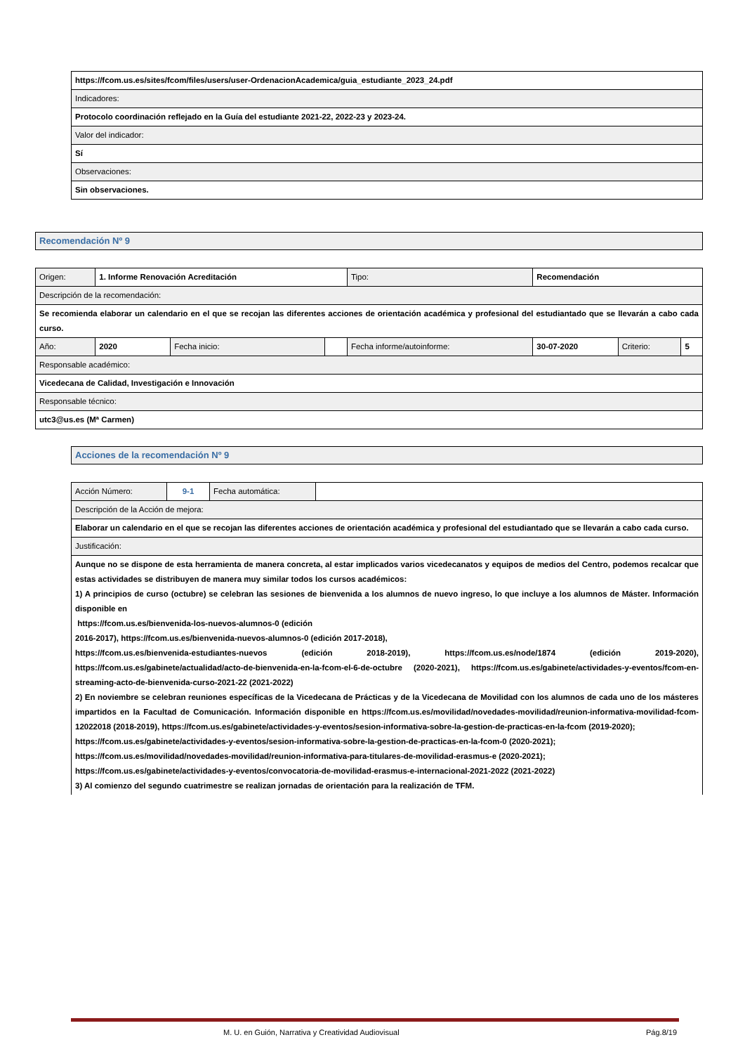| https://fcom.us.es/sites/fcom/files/users/user-OrdenacionAcademica/guia_estudiante_2023_24.pdf |
| Indicadores: |
| Protocolo coordinación reflejado en la Guía del estudiante 2021-22, 2022-23 y 2023-24. |
| Valor del indicador: |
| Sí |
| Observaciones: |
| Sin observaciones. |
Recomendación Nº 9
| Origen: | 1. Informe Renovación Acreditación | | | Tipo: | Recomendación | | |
| Descripción de la recomendación: | | | | | | | |
| Se recomienda elaborar un calendario en el que se recojan las diferentes acciones de orientación académica y profesional del estudiantado que se llevarán a cabo cada curso. | | | | | | | |
| Año: | 2020 | Fecha inicio: | | Fecha informe/autoinforme: | 30-07-2020 | Criterio: | 5 |
| Responsable académico: | | | | | | | |
| Vicedecana de Calidad, Investigación e Innovación | | | | | | | |
| Responsable técnico: | | | | | | | |
| utc3@us.es (Mª Carmen) | | | | | | | |
Acciones de la recomendación Nº 9
| Acción Número: | 9-1 | Fecha automática: | |
| Descripción de la Acción de mejora: | | | |
| Elaborar un calendario en el que se recojan las diferentes acciones de orientación académica y profesional del estudiantado que se llevarán a cabo cada curso. | | | |
| Justificación: | | | |
| Aunque no se dispone de esta herramienta de manera concreta, al estar implicados varios vicedecanatos y equipos de medios del Centro, podemos recalcar que estas actividades se distribuyen de manera muy similar todos los cursos académicos: 1) A principios de curso (octubre) se celebran las sesiones de bienvenida a los alumnos de nuevo ingreso, lo que incluye a los alumnos de Máster. Información disponible en https://fcom.us.es/bienvenida-los-nuevos-alumnos-0 (edición 2016-2017), https://fcom.us.es/bienvenida-nuevos-alumnos-0 (edición 2017-2018), https://fcom.us.es/bienvenida-estudiantes-nuevos (edición 2018-2019), https://fcom.us.es/node/1874 (edición 2019-2020), https://fcom.us.es/gabinete/actualidad/acto-de-bienvenida-en-la-fcom-el-6-de-octubre (2020-2021), https://fcom.us.es/gabinete/actividades-y-eventos/fcom-en-streaming-acto-de-bienvenida-curso-2021-22 (2021-2022) 2) En noviembre se celebran reuniones específicas de la Vicedecana de Prácticas y de la Vicedecana de Movilidad con los alumnos de cada uno de los másteres impartidos en la Facultad de Comunicación. Información disponible en https://fcom.us.es/movilidad/novedades-movilidad/reunion-informativa-movilidad-fcom-12022018 (2018-2019), https://fcom.us.es/gabinete/actividades-y-eventos/sesion-informativa-sobre-la-gestion-de-practicas-en-la-fcom (2019-2020); https://fcom.us.es/gabinete/actividades-y-eventos/sesion-informativa-sobre-la-gestion-de-practicas-en-la-fcom-0 (2020-2021); https://fcom.us.es/movilidad/novedades-movilidad/reunion-informativa-para-titulares-de-movilidad-erasmus-e (2020-2021); https://fcom.us.es/gabinete/actividades-y-eventos/convocatoria-de-movilidad-erasmus-e-internacional-2021-2022 (2021-2022) 3) Al comienzo del segundo cuatrimestre se realizan jornadas de orientación para la realización de TFM. | | | |
M. U. en Guión, Narrativa y Creatividad Audiovisual
Pág.8/19